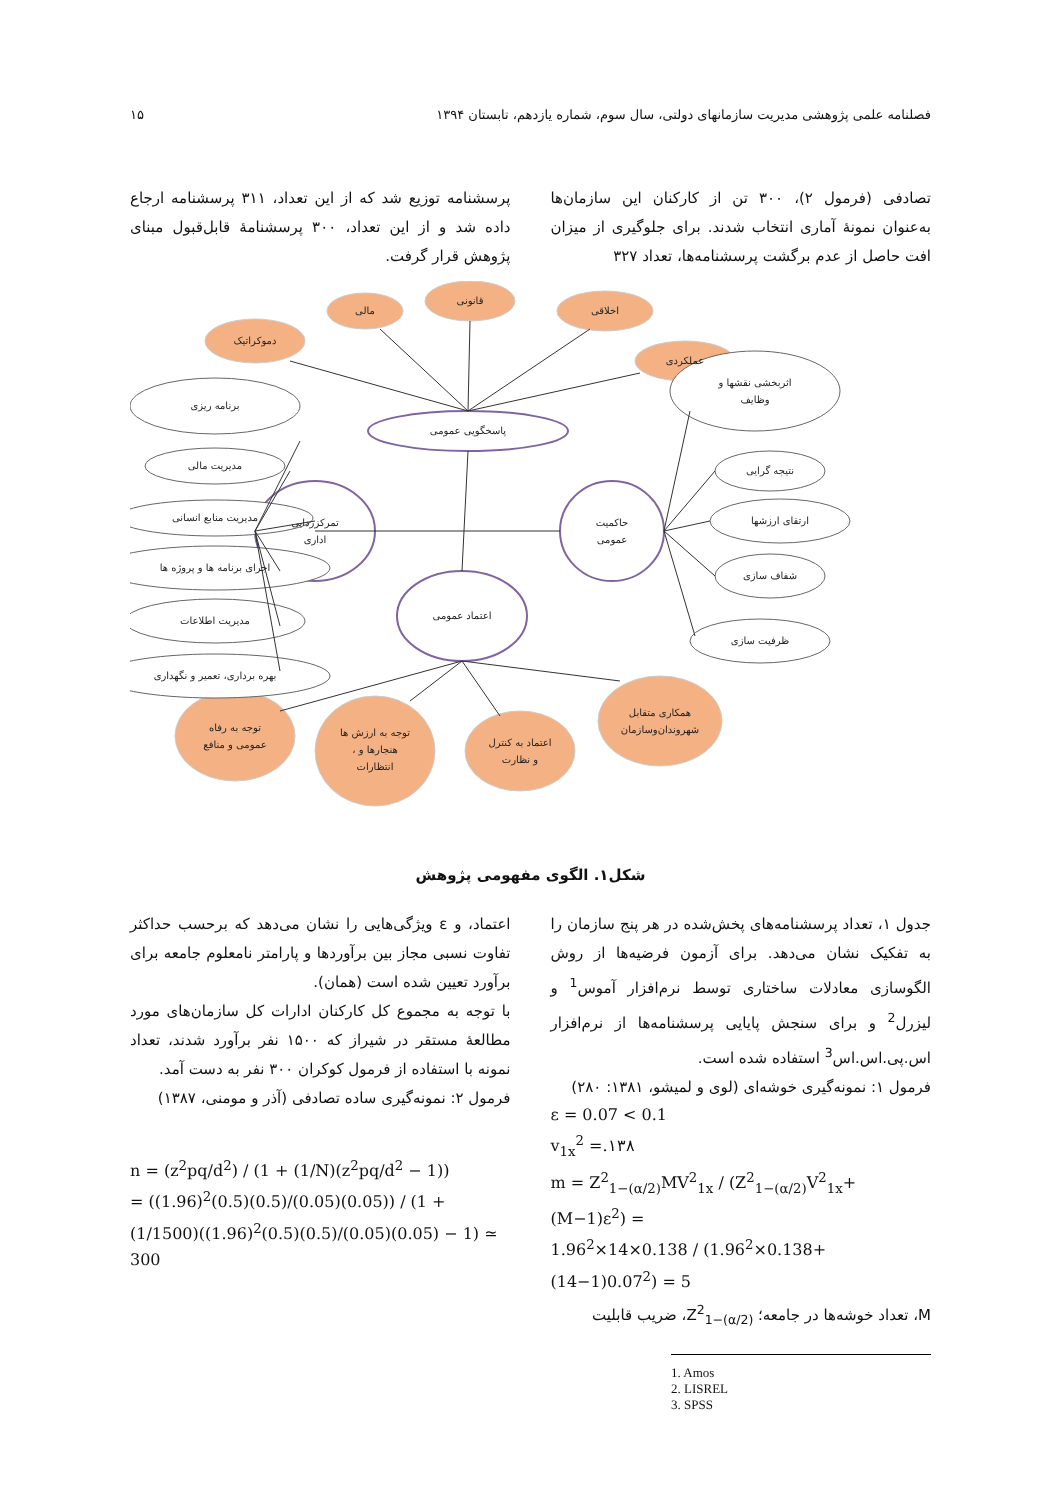فصلنامه علمی پژوهشی مدیریت سازمانهای دولتی، سال سوم، شماره یازدهم، تابستان ۱۳۹۴ ۱۵
تصادفی (فرمول ۲)، ۳۰۰ تن از کارکنان این سازمان‌ها به‌عنوان نمونۀ آماری انتخاب شدند. برای جلوگیری از میزان افت حاصل از عدم برگشت پرسشنامه‌ها، تعداد ۳۲۷
پرسشنامه توزیع شد که از این تعداد، ۳۱۱ پرسشنامه ارجاع داده شد و از این تعداد، ۳۰۰ پرسشنامۀ قابل‌قبول مبنای پژوهش قرار گرفت.
دموکراتیک
مالی
قانونی
اخلاقی
عملکردی
پاسخگویی عمومی
تمرکززدایی
اداری
حاکمیت
عمومی
اعتماد عمومی
برنامه ریزی
مدیریت مالی
مدیریت منابع انسانی
اجرای برنامه ها و پروژه ها
مدیریت اطلاعات
بهره برداری، تعمیر و نگهداری
اثربخشی نقشها و
وظایف
نتیجه گرایی
ارتقای ارزشها
شفاف سازی
ظرفیت سازی
توجه به رفاه
عمومی و منافع
توجه به ارزش ها
، هنجارها و
انتظارات
اعتماد به کنترل
و نظارت
همکاری متقابل
شهروندان‌وسازمان
شکل۱. الگوی مفهومی پژوهش
جدول ۱، تعداد پرسشنامه‌های پخش‌شده در هر پنج سازمان را به تفکیک نشان می‌دهد. برای آزمون فرضیه‌ها از روش الگوسازی معادلات ساختاری توسط نرم‌افزار آموس<sup>1</sup> و لیزرل<sup>2</sup> و برای سنجش پایایی پرسشنامه‌ها از نرم‌افزار اس.پی.اس.اس<sup>3</sup> استفاده شده است.
فرمول ۱: نمونه‌گیری خوشه‌ای (لوی و لمیشو، ۱۳۸۱: ۲۸۰)
ε = 0.07 < 0.1
v<sub>1x</sub><sup>2</sup> =.۱۳۸
m = Z<sup>2</sup><sub>1−(α/2)</sub>MV<sup>2</sup><sub>1x</sub> / (Z<sup>2</sup><sub>1−(α/2)</sub>V<sup>2</sup><sub>1x</sub>+(M−1)ε<sup>2</sup>) =
1.96<sup>2</sup>×14×0.138 / (1.96<sup>2</sup>×0.138+(14−1)0.07<sup>2</sup>) = 5
M، تعداد خوشه‌ها در جامعه؛ Z<sup>2</sup><sub>1−(α/2)</sub>، ضریب قابلیت
1. Amos
2. LISREL
3. SPSS
اعتماد، و ε ویژگی‌هایی را نشان می‌دهد که برحسب حداکثر تفاوت نسبی مجاز بین برآوردها و پارامتر نامعلوم جامعه برای برآورد تعیین شده است (همان).
با توجه به مجموع کل کارکنان ادارات کل سازمان‌های مورد مطالعۀ مستقر در شیراز که ۱۵۰۰ نفر برآورد شدند، تعداد نمونه با استفاده از فرمول کوکران ۳۰۰ نفر به دست آمد.
فرمول ۲: نمونه‌گیری ساده تصادفی (آذر و مومنی، ۱۳۸۷)
n = (z<sup>2</sup>pq/d<sup>2</sup>) / (1 + (1/N)(z<sup>2</sup>pq/d<sup>2</sup> − 1))
= ((1.96)<sup>2</sup>(0.5)(0.5)/(0.05)(0.05)) / (1 + (1/1500)((1.96)<sup>2</sup>(0.5)(0.5)/(0.05)(0.05) − 1) ≃ 300